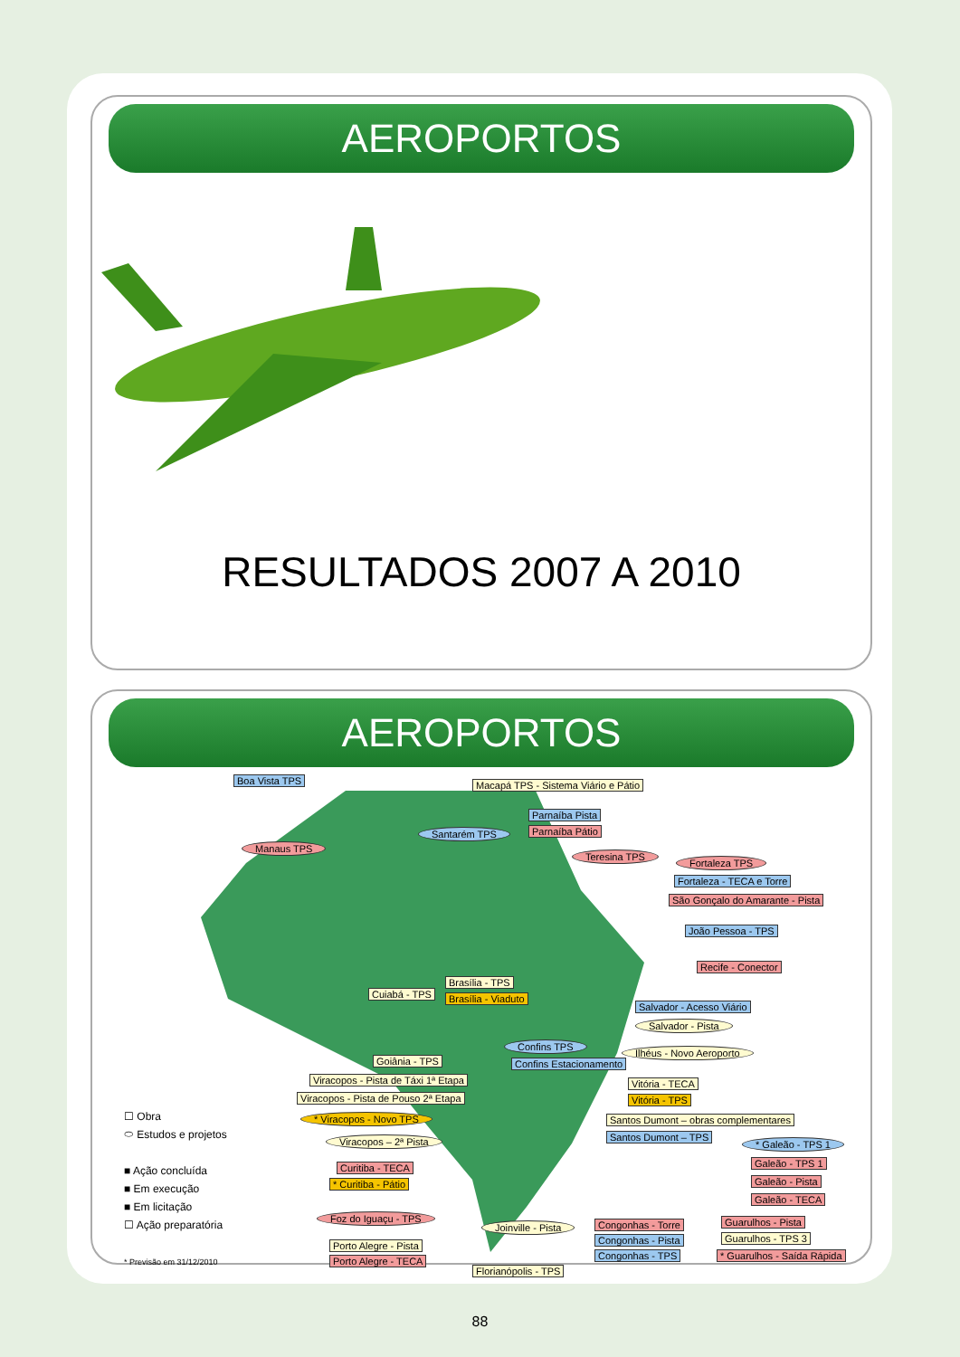AEROPORTOS
RESULTADOS 2007 A 2010
AEROPORTOS
Boa Vista TPS
Macapá TPS - Sistema Viário e Pátio
Parnaíba Pista
Parnaíba Pátio
Santarém TPS
Manaus TPS
Teresina TPS
Fortaleza TPS
Fortaleza - TECA e Torre
São Gonçalo do Amarante - Pista
João Pessoa - TPS
Recife - Conector
Brasília - TPS
Brasília - Viaduto
Cuiabá - TPS
Salvador - Acesso Viário
Salvador - Pista
Confins TPS
Ilhéus - Novo Aeroporto
Goiânia - TPS Confins Estacionamento
Viracopos - Pista de Táxi 1ª Etapa
Vitória - TECA
Viracopos - Pista de Pouso 2ª Etapa
Vitória - TPS
* Viracopos - Novo TPS
Santos Dumont – obras complementares
Santos Dumont – TPS
Viracopos – 2ª Pista * Galeão - TPS 1
Galeão - TPS 1
Galeão - Pista
Galeão - TECA
Curitiba - TECA
* Curitiba - Pátio
Foz do Iguaçu - TPS
Joinville - Pista Congonhas - Torre
Congonhas - Pista
Congonhas - TPS
Guarulhos - Pista
Guarulhos - TPS 3
* Guarulhos - Saída Rápida
Porto Alegre - Pista
Porto Alegre - TECA
Florianópolis - TPS
☐ Obra
⬭ Estudos e projetos
■ Ação concluída
■ Em execução
■ Em licitação
☐ Ação preparatória
* Previsão em 31/12/2010
88